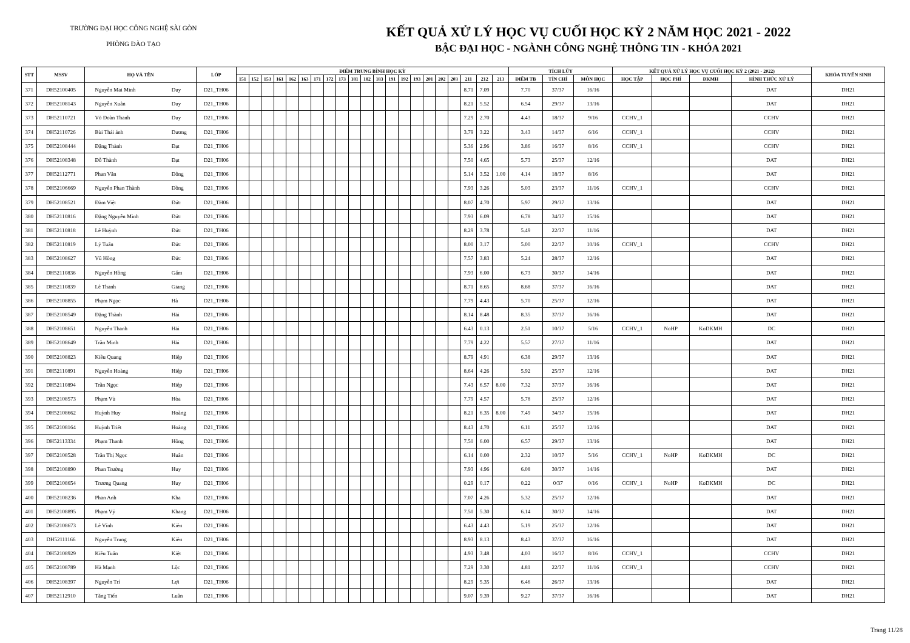TRƯỜNG ĐẠI HỌC CÔNG NGHỆ SÀI GÒN
PHÒNG ĐÀO TẠO
KẾT QUẢ XỬ LÝ HỌC VỤ CUỐI HỌC KỲ 2 NĂM HỌC 2021 - 2022
BẬC ĐẠI HỌC - NGÀNH CÔNG NGHỆ THÔNG TIN - KHÓA 2021
| STT | MSSV | HỌ VÀ TÊN | | LỚP | ĐIỂM TRUNG BÌNH HỌC KỲ | | | | | | | | | | | | | | | | | | | | | TÍCH LŨY | | | KẾT QUẢ XỬ LÝ HỌC VỤ CUỐI HỌC KỲ 2 (2021 - 2022) | | | | KHÓA TUYỂN SINH |
| --- | --- | --- | --- | --- | --- | --- | --- | --- | --- | --- | --- | --- | --- | --- | --- | --- | --- | --- | --- | --- | --- | --- | --- | --- | --- | --- | --- | --- | --- | --- | --- | --- | --- |
| | | | | | 151 | 152 | 153 | 161 | 162 | 163 | 171 | 172 | 173 | 181 | 182 | 183 | 191 | 192 | 193 | 201 | 202 | 203 | 211 | 212 | 213 | ĐIỂM TB | TÍN CHỈ | MÔN HỌC | HỌC TẬP | HỌC PHÍ | ĐKMH | HÌNH THỨC XỬ LÝ | |
| 371 | DH52100405 | Nguyễn Mai Minh | Duy | D21_TH06 | | | | | | | | | | | | | | | | | | | 8.71 | 7.09 | | 7.70 | 37/37 | 16/16 | | | | DAT | DH21 |
| 372 | DH52108143 | Nguyễn Xuân | Duy | D21_TH06 | | | | | | | | | | | | | | | | | | | 8.21 | 5.52 | | 6.54 | 29/37 | 13/16 | | | | DAT | DH21 |
| 373 | DH52110721 | Võ Đoàn Thanh | Duy | D21_TH06 | | | | | | | | | | | | | | | | | | | 7.29 | 2.70 | | 4.43 | 18/37 | 9/16 | CCHV_1 | | | CCHV | DH21 |
| 374 | DH52110726 | Bùi Thái ánh | Dương | D21_TH06 | | | | | | | | | | | | | | | | | | | 3.79 | 3.22 | | 3.43 | 14/37 | 6/16 | CCHV_1 | | | CCHV | DH21 |
| 375 | DH52108444 | Đặng Thành | Đạt | D21_TH06 | | | | | | | | | | | | | | | | | | | 5.36 | 2.96 | | 3.86 | 16/37 | 8/16 | CCHV_1 | | | CCHV | DH21 |
| 376 | DH52108348 | Đỗ Thành | Đạt | D21_TH06 | | | | | | | | | | | | | | | | | | | 7.50 | 4.65 | | 5.73 | 25/37 | 12/16 | | | | DAT | DH21 |
| 377 | DH52112771 | Phan Văn | Đông | D21_TH06 | | | | | | | | | | | | | | | | | | | 5.14 | 3.52 | 1.00 | 4.14 | 18/37 | 8/16 | | | | DAT | DH21 |
| 378 | DH52106669 | Nguyễn Phan Thành | Đồng | D21_TH06 | | | | | | | | | | | | | | | | | | | 7.93 | 3.26 | | 5.03 | 23/37 | 11/16 | CCHV_1 | | | CCHV | DH21 |
| 379 | DH52108521 | Đàm Việt | Đức | D21_TH06 | | | | | | | | | | | | | | | | | | | 8.07 | 4.70 | | 5.97 | 29/37 | 13/16 | | | | DAT | DH21 |
| 380 | DH52110816 | Đặng Nguyễn Minh | Đức | D21_TH06 | | | | | | | | | | | | | | | | | | | 7.93 | 6.09 | | 6.78 | 34/37 | 15/16 | | | | DAT | DH21 |
| 381 | DH52110818 | Lê Huỳnh | Đức | D21_TH06 | | | | | | | | | | | | | | | | | | | 8.29 | 3.78 | | 5.49 | 22/37 | 11/16 | | | | DAT | DH21 |
| 382 | DH52110819 | Lý Tuấn | Đức | D21_TH06 | | | | | | | | | | | | | | | | | | | 8.00 | 3.17 | | 5.00 | 22/37 | 10/16 | CCHV_1 | | | CCHV | DH21 |
| 383 | DH52108627 | Vũ Hồng | Đức | D21_TH06 | | | | | | | | | | | | | | | | | | | 7.57 | 3.83 | | 5.24 | 28/37 | 12/16 | | | | DAT | DH21 |
| 384 | DH52110836 | Nguyễn Hồng | Gấm | D21_TH06 | | | | | | | | | | | | | | | | | | | 7.93 | 6.00 | | 6.73 | 30/37 | 14/16 | | | | DAT | DH21 |
| 385 | DH52110839 | Lê Thanh | Giang | D21_TH06 | | | | | | | | | | | | | | | | | | | 8.71 | 8.65 | | 8.68 | 37/37 | 16/16 | | | | DAT | DH21 |
| 386 | DH52108855 | Phạm Ngọc | Hà | D21_TH06 | | | | | | | | | | | | | | | | | | | 7.79 | 4.43 | | 5.70 | 25/37 | 12/16 | | | | DAT | DH21 |
| 387 | DH52108549 | Đặng Thành | Hải | D21_TH06 | | | | | | | | | | | | | | | | | | | 8.14 | 8.48 | | 8.35 | 37/37 | 16/16 | | | | DAT | DH21 |
| 388 | DH52108651 | Nguyễn Thanh | Hải | D21_TH06 | | | | | | | | | | | | | | | | | | | 6.43 | 0.13 | | 2.51 | 10/37 | 5/16 | CCHV_1 | NoHP | KoDKMH | DC | DH21 |
| 389 | DH52108649 | Trần Minh | Hải | D21_TH06 | | | | | | | | | | | | | | | | | | | 7.79 | 4.22 | | 5.57 | 27/37 | 11/16 | | | | DAT | DH21 |
| 390 | DH52108823 | Kiều Quang | Hiệp | D21_TH06 | | | | | | | | | | | | | | | | | | | 8.79 | 4.91 | | 6.38 | 29/37 | 13/16 | | | | DAT | DH21 |
| 391 | DH52110891 | Nguyễn Hoàng | Hiệp | D21_TH06 | | | | | | | | | | | | | | | | | | | 8.64 | 4.26 | | 5.92 | 25/37 | 12/16 | | | | DAT | DH21 |
| 392 | DH52110894 | Trần Ngọc | Hiệp | D21_TH06 | | | | | | | | | | | | | | | | | | | 7.43 | 6.57 | 8.00 | 7.32 | 37/37 | 16/16 | | | | DAT | DH21 |
| 393 | DH52108573 | Phạm Vủ | Hòa | D21_TH06 | | | | | | | | | | | | | | | | | | | 7.79 | 4.57 | | 5.78 | 25/37 | 12/16 | | | | DAT | DH21 |
| 394 | DH52108662 | Huỳnh Huy | Hoàng | D21_TH06 | | | | | | | | | | | | | | | | | | | 8.21 | 6.35 | 8.00 | 7.49 | 34/37 | 15/16 | | | | DAT | DH21 |
| 395 | DH52108164 | Huỳnh Triết | Hoàng | D21_TH06 | | | | | | | | | | | | | | | | | | | 8.43 | 4.70 | | 6.11 | 25/37 | 12/16 | | | | DAT | DH21 |
| 396 | DH52113334 | Phạm Thanh | Hồng | D21_TH06 | | | | | | | | | | | | | | | | | | | 7.50 | 6.00 | | 6.57 | 29/37 | 13/16 | | | | DAT | DH21 |
| 397 | DH52108528 | Trần Thị Ngọc | Huân | D21_TH06 | | | | | | | | | | | | | | | | | | | 6.14 | 0.00 | | 2.32 | 10/37 | 5/16 | CCHV_1 | NoHP | KoDKMH | DC | DH21 |
| 398 | DH52108890 | Phan Trường | Huy | D21_TH06 | | | | | | | | | | | | | | | | | | | 7.93 | 4.96 | | 6.08 | 30/37 | 14/16 | | | | DAT | DH21 |
| 399 | DH52108654 | Trương Quang | Huy | D21_TH06 | | | | | | | | | | | | | | | | | | | 0.29 | 0.17 | | 0.22 | 0/37 | 0/16 | CCHV_1 | NoHP | KoDKMH | DC | DH21 |
| 400 | DH52108236 | Phan Anh | Kha | D21_TH06 | | | | | | | | | | | | | | | | | | | 7.07 | 4.26 | | 5.32 | 25/37 | 12/16 | | | | DAT | DH21 |
| 401 | DH52108895 | Phạm Vỹ | Khang | D21_TH06 | | | | | | | | | | | | | | | | | | | 7.50 | 5.30 | | 6.14 | 30/37 | 14/16 | | | | DAT | DH21 |
| 402 | DH52108673 | Lê Vĩnh | Kiên | D21_TH06 | | | | | | | | | | | | | | | | | | | 6.43 | 4.43 | | 5.19 | 25/37 | 12/16 | | | | DAT | DH21 |
| 403 | DH52111166 | Nguyễn Trung | Kiên | D21_TH06 | | | | | | | | | | | | | | | | | | | 8.93 | 8.13 | | 8.43 | 37/37 | 16/16 | | | | DAT | DH21 |
| 404 | DH52108929 | Kiều Tuấn | Kiệt | D21_TH06 | | | | | | | | | | | | | | | | | | | 4.93 | 3.48 | | 4.03 | 16/37 | 8/16 | CCHV_1 | | | CCHV | DH21 |
| 405 | DH52108789 | Hà Mạnh | Lộc | D21_TH06 | | | | | | | | | | | | | | | | | | | 7.29 | 3.30 | | 4.81 | 22/37 | 11/16 | CCHV_1 | | | CCHV | DH21 |
| 406 | DH52108397 | Nguyễn Trí | Lợi | D21_TH06 | | | | | | | | | | | | | | | | | | | 8.29 | 5.35 | | 6.46 | 26/37 | 13/16 | | | | DAT | DH21 |
| 407 | DH52112910 | Tăng Tiến | Luân | D21_TH06 | | | | | | | | | | | | | | | | | | | 9.07 | 9.39 | | 9.27 | 37/37 | 16/16 | | | | DAT | DH21 |
Trang 11/28